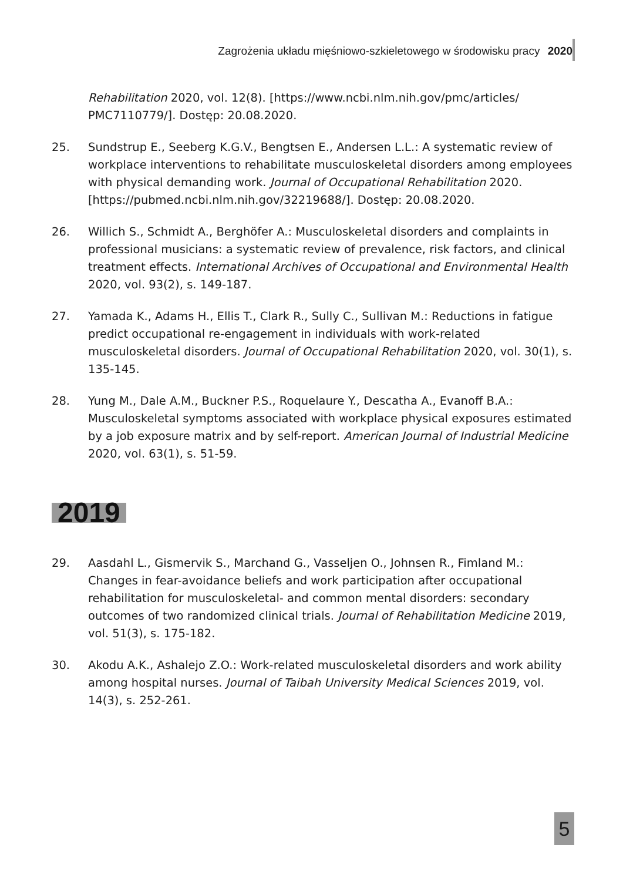Zagrożenia układu mięśniowo-szkieletowego w środowisku pracy 2020
Rehabilitation 2020, vol. 12(8). [https://www.ncbi.nlm.nih.gov/pmc/articles/ PMC7110779/]. Dostęp: 20.08.2020.
25. Sundstrup E., Seeberg K.G.V., Bengtsen E., Andersen L.L.: A systematic review of workplace interventions to rehabilitate musculoskeletal disorders among employees with physical demanding work. Journal of Occupational Rehabilitation 2020. [https://pubmed.ncbi.nlm.nih.gov/32219688/]. Dostęp: 20.08.2020.
26. Willich S., Schmidt A., Berghöfer A.: Musculoskeletal disorders and complaints in professional musicians: a systematic review of prevalence, risk factors, and clinical treatment effects. International Archives of Occupational and Environmental Health 2020, vol. 93(2), s. 149-187.
27. Yamada K., Adams H., Ellis T., Clark R., Sully C., Sullivan M.: Reductions in fatigue predict occupational re-engagement in individuals with work-related musculoskeletal disorders. Journal of Occupational Rehabilitation 2020, vol. 30(1), s. 135-145.
28. Yung M., Dale A.M., Buckner P.S., Roquelaure Y., Descatha A., Evanoff B.A.: Musculoskeletal symptoms associated with workplace physical exposures estimated by a job exposure matrix and by self-report. American Journal of Industrial Medicine 2020, vol. 63(1), s. 51-59.
2019
29. Aasdahl L., Gismervik S., Marchand G., Vasseljen O., Johnsen R., Fimland M.: Changes in fear-avoidance beliefs and work participation after occupational rehabilitation for musculoskeletal- and common mental disorders: secondary outcomes of two randomized clinical trials. Journal of Rehabilitation Medicine 2019, vol. 51(3), s. 175-182.
30. Akodu A.K., Ashalejo Z.O.: Work-related musculoskeletal disorders and work ability among hospital nurses. Journal of Taibah University Medical Sciences 2019, vol. 14(3), s. 252-261.
5